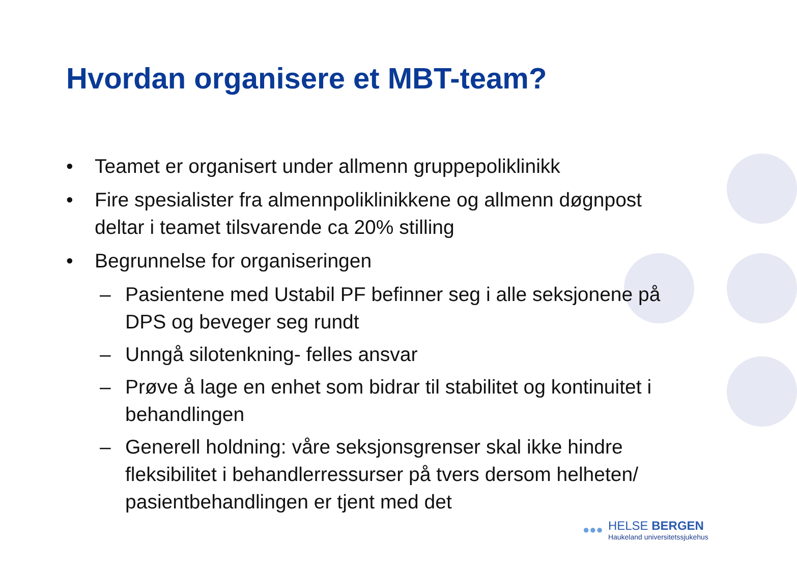Hvordan organisere et MBT-team?
• Teamet er organisert under allmenn gruppepoliklinikk
• Fire spesialister fra almennpoliklinikkene og allmenn døgnpost deltar i teamet tilsvarende ca 20% stilling
• Begrunnelse for organiseringen
– Pasientene med Ustabil PF befinner seg i alle seksjonene på DPS og beveger seg rundt
– Unngå silotenkning- felles ansvar
– Prøve å lage en enhet som bidrar til stabilitet og kontinuitet i behandlingen
– Generell holdning: våre seksjonsgrenser skal ikke hindre fleksibilitet i behandlerressurser på tvers dersom helheten/ pasientbehandlingen er tjent med det
●●●
HELSE BERGEN
Haukeland universitetssjukehus